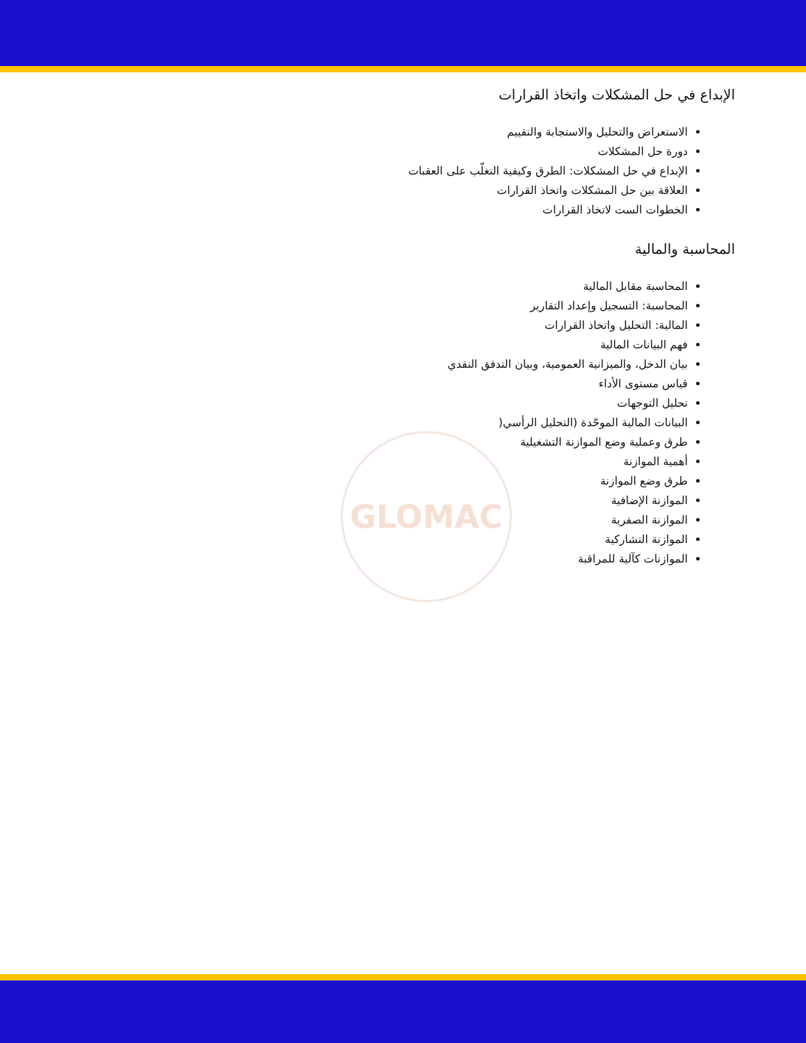GLOMAC
الإبداع في حل المشكلات واتخاذ القرارات
الاستعراض والتحليل والاستجابة والتقييم
دورة حل المشكلات
الإبداع في حل المشكلات: الطرق وكيفية التغلّب على العقبات
العلاقة بين حل المشكلات واتخاذ القرارات
الخطوات الست لاتخاذ القرارات
المحاسبة والمالية
المحاسبة مقابل المالية
المحاسبة: التسجيل وإعداد التقارير
المالية: التحليل واتخاذ القرارات
فهم البيانات المالية
بيان الدخل، والميزانية العمومية، وبيان التدفق النقدي
قياس مستوى الأداء
تحليل التوجهات
البيانات المالية الموحّدة (التحليل الرأسي(
طرق وعملية وضع الموازنة التشغيلية
أهمية الموازنة
طرق وضع الموازنة
الموازنة الإضافية
الموازنة الصفرية
الموازنة التشاركية
الموازنات كآلية للمراقبة